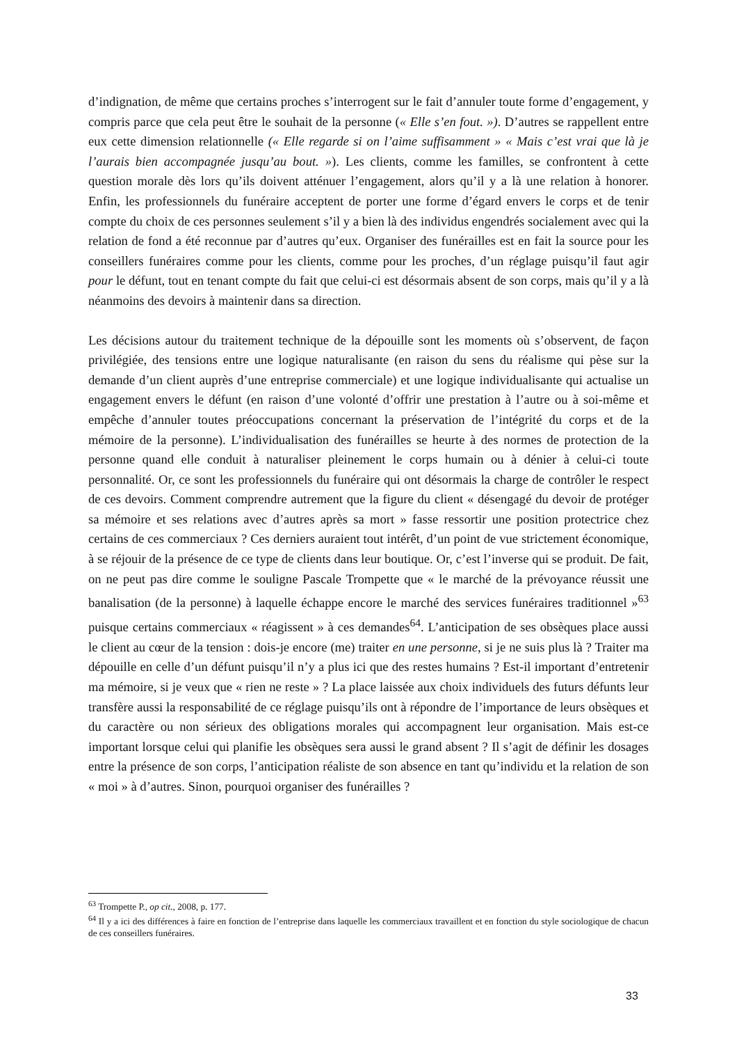d’indignation, de même que certains proches s’interrogent sur le fait d’annuler toute forme d’engagement, y compris parce que cela peut être le souhait de la personne (« Elle s’en fout. »). D’autres se rappellent entre eux cette dimension relationnelle (« Elle regarde si on l’aime suffisamment » « Mais c’est vrai que là je l’aurais bien accompagnée jusqu’au bout. »). Les clients, comme les familles, se confrontent à cette question morale dès lors qu’ils doivent atténuer l’engagement, alors qu’il y a là une relation à honorer. Enfin, les professionnels du funéraire acceptent de porter une forme d’égard envers le corps et de tenir compte du choix de ces personnes seulement s’il y a bien là des individus engendrés socialement avec qui la relation de fond a été reconnue par d’autres qu’eux. Organiser des funérailles est en fait la source pour les conseillers funéraires comme pour les clients, comme pour les proches, d’un réglage puisqu’il faut agir pour le défunt, tout en tenant compte du fait que celui-ci est désormais absent de son corps, mais qu’il y a là néanmoins des devoirs à maintenir dans sa direction.
Les décisions autour du traitement technique de la dépouille sont les moments où s’observent, de façon privilégiée, des tensions entre une logique naturalisante (en raison du sens du réalisme qui pèse sur la demande d’un client auprès d’une entreprise commerciale) et une logique individualisante qui actualise un engagement envers le défunt (en raison d’une volonté d’offrir une prestation à l’autre ou à soi-même et empêche d’annuler toutes préoccupations concernant la préservation de l’intégrité du corps et de la mémoire de la personne). L’individualisation des funérailles se heurte à des normes de protection de la personne quand elle conduit à naturaliser pleinement le corps humain ou à dénier à celui-ci toute personnalité. Or, ce sont les professionnels du funéraire qui ont désormais la charge de contrôler le respect de ces devoirs. Comment comprendre autrement que la figure du client « désengagé du devoir de protéger sa mémoire et ses relations avec d’autres après sa mort » fasse ressortir une position protectrice chez certains de ces commerciaux ? Ces derniers auraient tout intérêt, d’un point de vue strictement économique, à se réjouir de la présence de ce type de clients dans leur boutique. Or, c’est l’inverse qui se produit. De fait, on ne peut pas dire comme le souligne Pascale Trompette que « le marché de la prévoyance réussit une banalisation (de la personne) à laquelle échappe encore le marché des services funéraires traditionnel »<sup>63</sup> puisque certains commerciaux « réagissent » à ces demandes<sup>64</sup>. L’anticipation de ses obsèques place aussi le client au cœur de la tension : dois-je encore (me) traiter en une personne, si je ne suis plus là ? Traiter ma dépouille en celle d’un défunt puisqu’il n’y a plus ici que des restes humains ? Est-il important d’entretenir ma mémoire, si je veux que « rien ne reste » ? La place laissée aux choix individuels des futurs défunts leur transfère aussi la responsabilité de ce réglage puisqu’ils ont à répondre de l’importance de leurs obsèques et du caractère ou non sérieux des obligations morales qui accompagnent leur organisation. Mais est-ce important lorsque celui qui planifie les obsèques sera aussi le grand absent ? Il s’agit de définir les dosages entre la présence de son corps, l’anticipation réaliste de son absence en tant qu’individu et la relation de son « moi » à d’autres. Sinon, pourquoi organiser des funérailles ?
<sup>63</sup> Trompette P., op cit., 2008, p. 177.
<sup>64</sup> Il y a ici des différences à faire en fonction de l’entreprise dans laquelle les commerciaux travaillent et en fonction du style sociologique de chacun de ces conseillers funéraires.
33